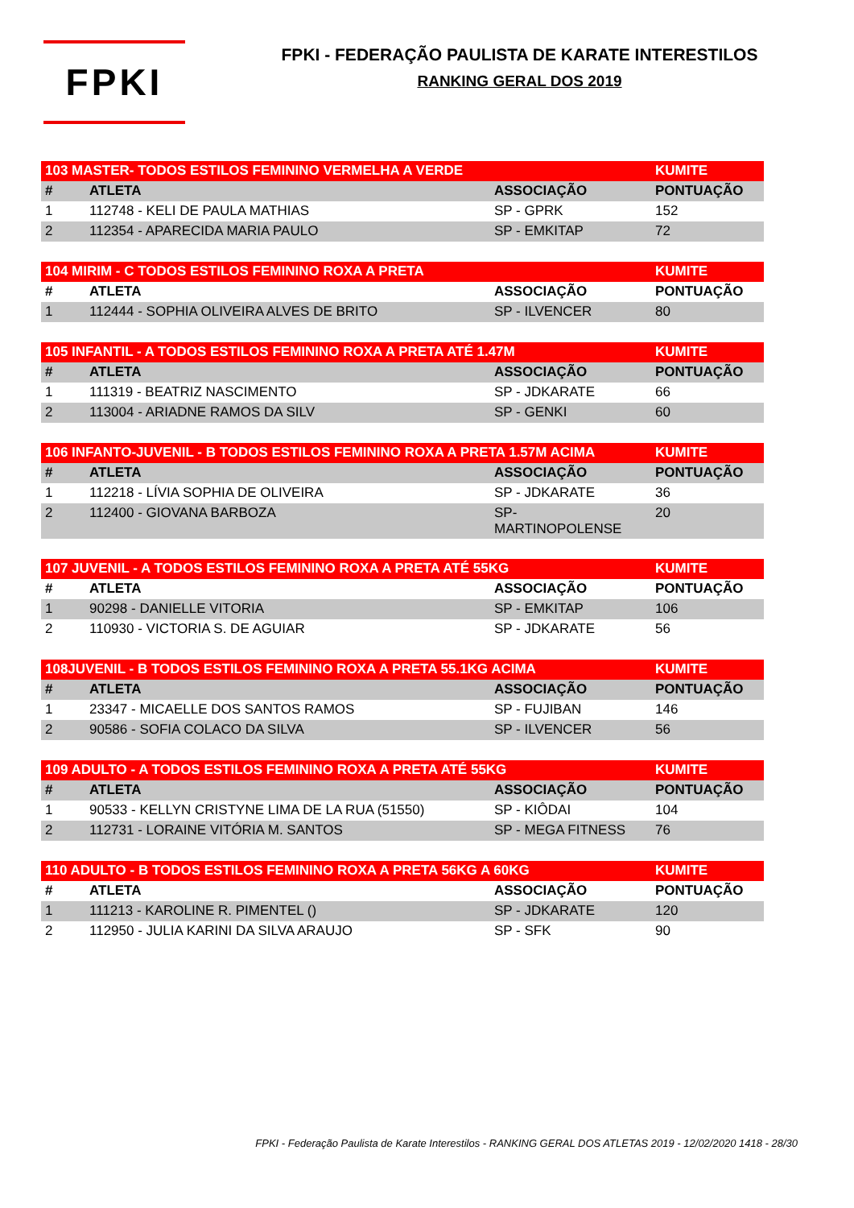FPKI
FPKI - FEDERAÇÃO PAULISTA DE KARATE INTERESTILOS
RANKING GERAL DOS 2019
| 103 MASTER- TODOS ESTILOS FEMININO VERMELHA A VERDE | | | KUMITE |
| --- | --- | --- | --- |
| # | ATLETA | ASSOCIAÇÃO | PONTUAÇÃO |
| 1 | 112748 - KELI DE PAULA MATHIAS | SP - GPRK | 152 |
| 2 | 112354 - APARECIDA MARIA PAULO | SP - EMKITAP | 72 |
| 104 MIRIM - C TODOS ESTILOS FEMININO ROXA A PRETA | | | KUMITE |
| --- | --- | --- | --- |
| # | ATLETA | ASSOCIAÇÃO | PONTUAÇÃO |
| 1 | 112444 - SOPHIA OLIVEIRA ALVES DE BRITO | SP - ILVENCER | 80 |
| 105 INFANTIL - A TODOS ESTILOS FEMININO ROXA A PRETA ATÉ 1.47M | | | KUMITE |
| --- | --- | --- | --- |
| # | ATLETA | ASSOCIAÇÃO | PONTUAÇÃO |
| 1 | 111319 - BEATRIZ NASCIMENTO | SP - JDKARATE | 66 |
| 2 | 113004 - ARIADNE RAMOS DA SILV | SP - GENKI | 60 |
| 106 INFANTO-JUVENIL - B TODOS ESTILOS FEMININO ROXA A PRETA 1.57M ACIMA | | | KUMITE |
| --- | --- | --- | --- |
| # | ATLETA | ASSOCIAÇÃO | PONTUAÇÃO |
| 1 | 112218 - LÍVIA SOPHIA DE OLIVEIRA | SP - JDKARATE | 36 |
| 2 | 112400 - GIOVANA BARBOZA | SP- MARTINOPOLENSE | 20 |
| 107 JUVENIL - A TODOS ESTILOS FEMININO ROXA A PRETA ATÉ 55KG | | | KUMITE |
| --- | --- | --- | --- |
| # | ATLETA | ASSOCIAÇÃO | PONTUAÇÃO |
| 1 | 90298 - DANIELLE VITORIA | SP - EMKITAP | 106 |
| 2 | 110930 - VICTORIA S. DE AGUIAR | SP - JDKARATE | 56 |
| 108JUVENIL - B TODOS ESTILOS FEMININO ROXA A PRETA 55.1KG ACIMA | | | KUMITE |
| --- | --- | --- | --- |
| # | ATLETA | ASSOCIAÇÃO | PONTUAÇÃO |
| 1 | 23347 - MICAELLE DOS SANTOS RAMOS | SP - FUJIBAN | 146 |
| 2 | 90586 - SOFIA COLACO DA SILVA | SP - ILVENCER | 56 |
| 109 ADULTO - A TODOS ESTILOS FEMININO ROXA A PRETA ATÉ 55KG | | | KUMITE |
| --- | --- | --- | --- |
| # | ATLETA | ASSOCIAÇÃO | PONTUAÇÃO |
| 1 | 90533 - KELLYN CRISTYNE LIMA DE LA RUA (51550) | SP - KIÔDAI | 104 |
| 2 | 112731 - LORAINE VITÓRIA M. SANTOS | SP - MEGA FITNESS | 76 |
| 110 ADULTO - B TODOS ESTILOS FEMININO ROXA A PRETA 56KG A 60KG | | | KUMITE |
| --- | --- | --- | --- |
| # | ATLETA | ASSOCIAÇÃO | PONTUAÇÃO |
| 1 | 111213 - KAROLINE R. PIMENTEL () | SP - JDKARATE | 120 |
| 2 | 112950 - JULIA KARINI DA SILVA ARAUJO | SP - SFK | 90 |
FPKI - Federação Paulista de Karate Interestilos - RANKING GERAL DOS ATLETAS 2019 - 12/02/2020 1418 - 28/30